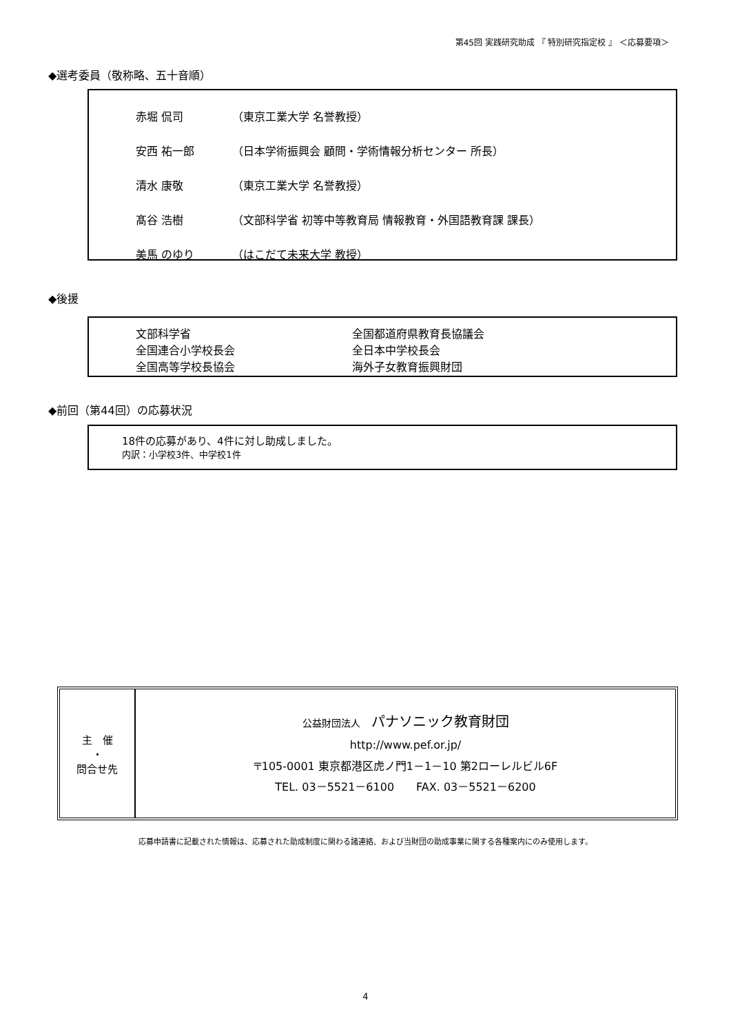第45回 実践研究助成 『 特別研究指定校 』 ＜応募要項＞
◆選考委員（敬称略、五十音順）
| 赤堀 侃司 | （東京工業大学 名誉教授） |
| 安西 祐一郎 | （日本学術振興会 顧問・学術情報分析センター 所長） |
| 清水 康敬 | （東京工業大学 名誉教授） |
| 髙谷 浩樹 | （文部科学省 初等中等教育局 情報教育・外国語教育課 課長） |
| 美馬 のゆり | （はこだて未来大学 教授） |
◆後援
| 文部科学省 | 全国都道府県教育長協議会 |
| 全国連合小学校長会 | 全日本中学校長会 |
| 全国高等学校長協会 | 海外子女教育振興財団 |
◆前回（第44回）の応募状況
18件の応募があり、4件に対し助成しました。
内訳：小学校3件、中学校1件
| 主 催 ・ 問合せ先 | 公益財団法人 パナソニック教育財団 http://www.pef.or.jp/ 〒105-0001 東京都港区虎ノ門1－1－10 第2ローレルビル6F TEL. 03－5521－6100 FAX. 03－5521－6200 |
応募申請書に記載された情報は、応募された助成制度に関わる諸連絡、および当財団の助成事業に関する各種案内にのみ使用します。
4